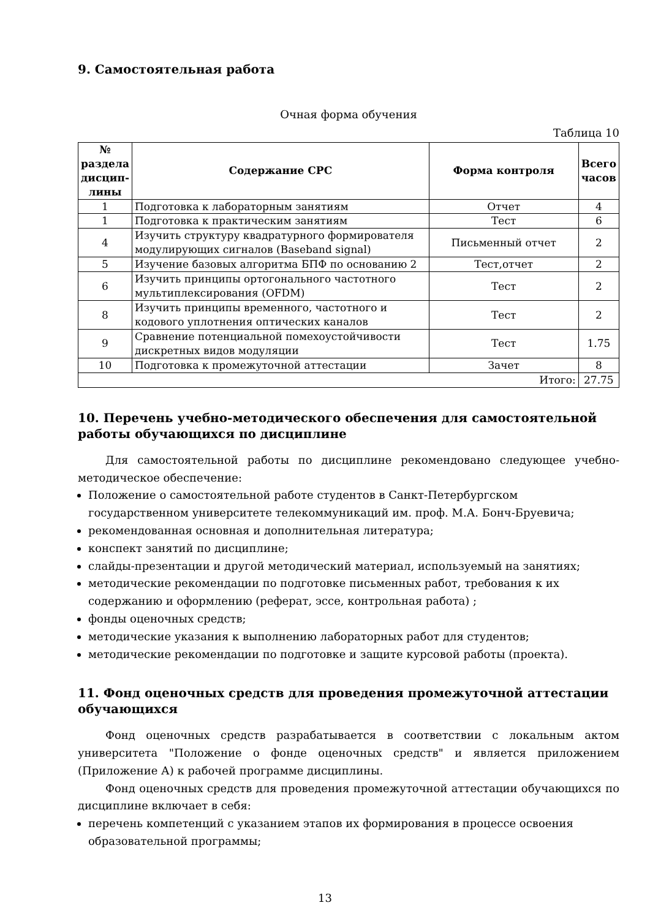9. Самостоятельная работа
Очная форма обучения
Таблица 10
| № раздела дисцип-лины | Содержание СРС | Форма контроля | Всего часов |
| --- | --- | --- | --- |
| 1 | Подготовка к лабораторным занятиям | Отчет | 4 |
| 1 | Подготовка к практическим занятиям | Тест | 6 |
| 4 | Изучить структуру квадратурного формирователя модулирующих сигналов (Baseband signal) | Письменный отчет | 2 |
| 5 | Изучение базовых алгоритма БПФ по основанию 2 | Тест,отчет | 2 |
| 6 | Изучить принципы ортогонального частотного мультиплексирования (OFDM) | Тест | 2 |
| 8 | Изучить принципы временного, частотного и кодового уплотнения оптических каналов | Тест | 2 |
| 9 | Сравнение потенциальной помехоустойчивости дискретных видов модуляции | Тест | 1.75 |
| 10 | Подготовка к промежуточной аттестации | Зачет | 8 |
| Итого: | | | 27.75 |
10. Перечень учебно-методического обеспечения для самостоятельной работы обучающихся по дисциплине
Для самостоятельной работы по дисциплине рекомендовано следующее учебно-методическое обеспечение:
Положение о самостоятельной работе студентов в Санкт-Петербургском государственном университете телекоммуникаций им. проф. М.А. Бонч-Бруевича;
рекомендованная основная и дополнительная литература;
конспект занятий по дисциплине;
слайды-презентации и другой методический материал, используемый на занятиях;
методические рекомендации по подготовке письменных работ, требования к их содержанию и оформлению (реферат, эссе, контрольная работа) ;
фонды оценочных средств;
методические указания к выполнению лабораторных работ для студентов;
методические рекомендации по подготовке и защите курсовой работы (проекта).
11. Фонд оценочных средств для проведения промежуточной аттестации обучающихся
Фонд оценочных средств разрабатывается в соответствии с локальным актом университета "Положение о фонде оценочных средств" и является приложением (Приложение А) к рабочей программе дисциплины.
Фонд оценочных средств для проведения промежуточной аттестации обучающихся по дисциплине включает в себя:
перечень компетенций с указанием этапов их формирования в процессе освоения образовательной программы;
13